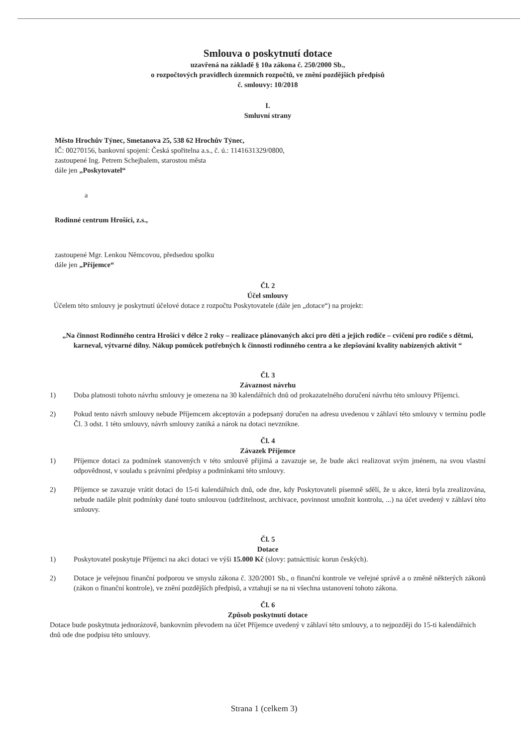Smlouva o poskytnutí dotace
uzavřená na základě § 10a zákona č. 250/2000 Sb.,
o rozpočtových pravidlech územních rozpočtů, ve znění pozdějších předpisů
č. smlouvy: 10/2018
I.
Smluvní strany
Město Hrochův Týnec, Smetanova 25, 538 62 Hrochův Týnec,
IČ: 00270156, bankovní spojení: Česká spořitelna a.s., č. ú.: 1141631329/0800,
zastoupené Ing. Petrem Schejbalem, starostou města
dále jen „Poskytovatel“
a
Rodinné centrum Hrošíci, z.s.,
zastoupené Mgr. Lenkou Němcovou, předsedou spolku
dále jen „Příjemce“
Čl. 2
Účel smlouvy
Účelem této smlouvy je poskytnutí účelové dotace z rozpočtu Poskytovatele (dále jen „dotace“) na projekt:
„Na činnost Rodinného centra Hrošíci v délce 2 roky – realizace plánovaných akcí pro děti a jejich rodiče – cvičení pro rodiče s dětmi, karneval, výtvarné dílny. Nákup pomůcek potřebných k činnosti rodinného centra a ke zlepšování kvality nabízených aktivit “
Čl. 3
Závaznost návrhu
1) Doba platnosti tohoto návrhu smlouvy je omezena na 30 kalendářních dnů od prokazatelného doručení návrhu této smlouvy Příjemci.
2) Pokud tento návrh smlouvy nebude Příjemcem akceptován a podepsaný doručen na adresu uvedenou v záhlaví této smlouvy v termínu podle Čl. 3 odst. 1 této smlouvy, návrh smlouvy zaniká a nárok na dotaci nevznikne.
Čl. 4
Závazek Příjemce
1) Příjemce dotaci za podmínek stanovených v této smlouvě přijímá a zavazuje se, že bude akci realizovat svým jménem, na svou vlastní odpovědnost, v souladu s právními předpisy a podmínkami této smlouvy.
2) Příjemce se zavazuje vrátit dotaci do 15-ti kalendářních dnů, ode dne, kdy Poskytovateli písemně sdělí, že u akce, která byla zrealizována, nebude nadále plnit podmínky dané touto smlouvou (udržitelnost, archivace, povinnost umožnit kontrolu, ...) na účet uvedený v záhlaví této smlouvy.
Čl. 5
Dotace
1) Poskytovatel poskytuje Příjemci na akci dotaci ve výši 15.000 Kč (slovy: patnácttisíc korun českých).
2) Dotace je veřejnou finanční podporou ve smyslu zákona č. 320/2001 Sb., o finanční kontrole ve veřejné správě a o změně některých zákonů (zákon o finanční kontrole), ve znění pozdějších předpisů, a vztahují se na ni všechna ustanovení tohoto zákona.
Čl. 6
Způsob poskytnutí dotace
Dotace bude poskytnuta jednorázově, bankovním převodem na účet Příjemce uvedený v záhlaví této smlouvy, a to nejpozději do 15-ti kalendářních dnů ode dne podpisu této smlouvy.
Strana 1 (celkem 3)